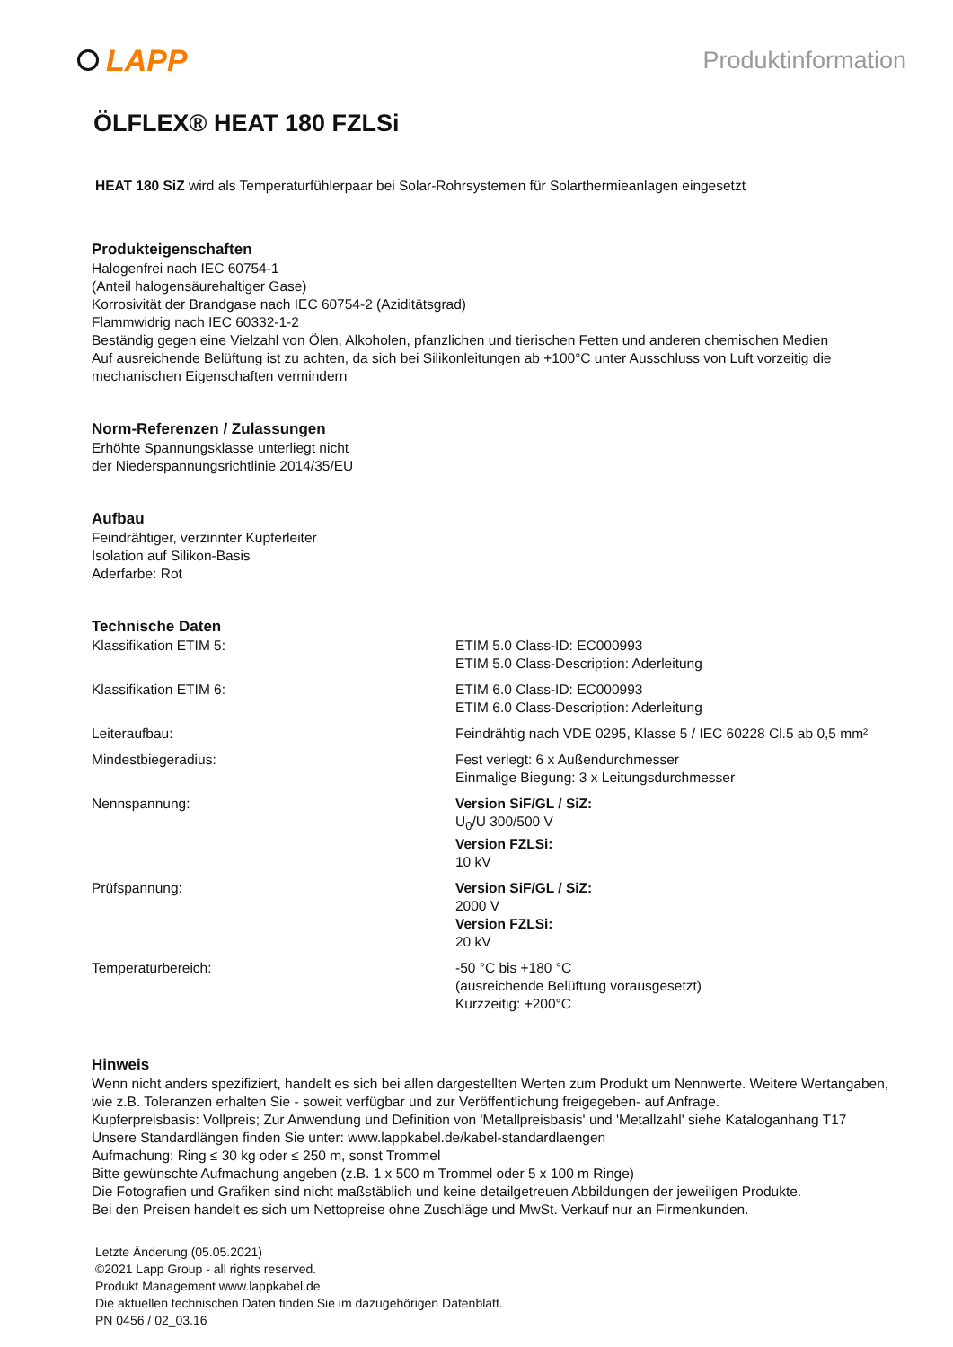LAPP
Produktinformation
ÖLFLEX® HEAT 180 FZLSi
HEAT 180 SiZ wird als Temperaturfühlerpaar bei Solar-Rohrsystemen für Solarthermieanlagen eingesetzt
Produkteigenschaften
Halogenfrei nach IEC 60754-1
(Anteil halogensäurehaltiger Gase)
Korrosivität der Brandgase nach IEC 60754-2 (Aziditätsgrad)
Flammwidrig nach IEC 60332-1-2
Beständig gegen eine Vielzahl von Ölen, Alkoholen, pfanzlichen und tierischen Fetten und anderen chemischen Medien
Auf ausreichende Belüftung ist zu achten, da sich bei Silikonleitungen ab +100°C unter Ausschluss von Luft vorzeitig die mechanischen Eigenschaften vermindern
Norm-Referenzen / Zulassungen
Erhöhte Spannungsklasse unterliegt nicht
der Niederspannungsrichtlinie 2014/35/EU
Aufbau
Feindrähtiger, verzinnter Kupferleiter
Isolation auf Silikon-Basis
Aderfarbe: Rot
Technische Daten
| Klassifikation ETIM 5: | ETIM 5.0 Class-ID: EC000993 ETIM 5.0 Class-Description: Aderleitung |
| Klassifikation ETIM 6: | ETIM 6.0 Class-ID: EC000993 ETIM 6.0 Class-Description: Aderleitung |
| Leiteraufbau: | Feindrähtig nach VDE 0295, Klasse 5 / IEC 60228 Cl.5 ab 0,5 mm² |
| Mindestbiegeradius: | Fest verlegt: 6 x Außendurchmesser Einmalige Biegung: 3 x Leitungsdurchmesser |
| Nennspannung: | Version SiF/GL / SiZ: U<sub>0</sub>/U 300/500 V Version FZLSi: 10 kV |
| Prüfspannung: | Version SiF/GL / SiZ: 2000 V Version FZLSi: 20 kV |
| Temperaturbereich: | -50 °C bis +180 °C (ausreichende Belüftung vorausgesetzt) Kurzzeitig: +200°C |
Hinweis
Wenn nicht anders spezifiziert, handelt es sich bei allen dargestellten Werten zum Produkt um Nennwerte. Weitere Wertangaben, wie z.B. Toleranzen erhalten Sie - soweit verfügbar und zur Veröffentlichung freigegeben- auf Anfrage.
Kupferpreisbasis: Vollpreis; Zur Anwendung und Definition von 'Metallpreisbasis' und 'Metallzahl' siehe Kataloganhang T17
Unsere Standardlängen finden Sie unter: www.lappkabel.de/kabel-standardlaengen
Aufmachung: Ring ≤ 30 kg oder ≤ 250 m, sonst Trommel
Bitte gewünschte Aufmachung angeben (z.B. 1 x 500 m Trommel oder 5 x 100 m Ringe)
Die Fotografien und Grafiken sind nicht maßstäblich und keine detailgetreuen Abbildungen der jeweiligen Produkte.
Bei den Preisen handelt es sich um Nettopreise ohne Zuschläge und MwSt. Verkauf nur an Firmenkunden.
Letzte Änderung (05.05.2021)
©2021 Lapp Group - all rights reserved.
Produkt Management www.lappkabel.de
Die aktuellen technischen Daten finden Sie im dazugehörigen Datenblatt.
PN 0456 / 02_03.16